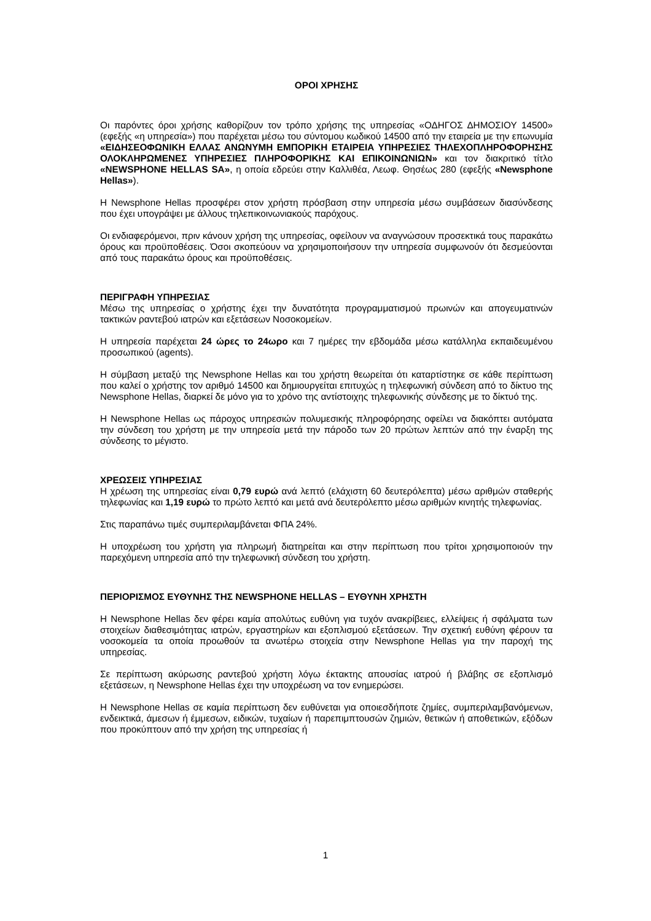ΟΡΟΙ ΧΡΗΣΗΣ
Οι παρόντες όροι χρήσης καθορίζουν τον τρόπο χρήσης της υπηρεσίας «ΟΔΗΓΟΣ ΔΗΜΟΣΙΟΥ 14500» (εφεξής «η υπηρεσία») που παρέχεται μέσω του σύντομου κωδικού 14500 από την εταιρεία με την επωνυμία «ΕΙΔΗΣΕΟΦΩΝΙΚΗ ΕΛΛΑΣ ΑΝΩΝΥΜΗ ΕΜΠΟΡΙΚΗ ΕΤΑΙΡΕΙΑ ΥΠΗΡΕΣΙΕΣ ΤΗΛΕΧΟΠΛΗΡΟΦΟΡΗΣΗΣ ΟΛΟΚΛΗΡΩΜΕΝΕΣ ΥΠΗΡΕΣΙΕΣ ΠΛΗΡΟΦΟΡΙΚΗΣ ΚΑΙ ΕΠΙΚΟΙΝΩΝΙΩΝ» και τον διακριτικό τίτλο «NEWSPHONE HELLAS SA», η οποία εδρεύει στην Καλλιθέα, Λεωφ. Θησέως 280 (εφεξής «Newsphone Hellas»).
Η Newsphone Hellas προσφέρει στον χρήστη πρόσβαση στην υπηρεσία μέσω συμβάσεων διασύνδεσης που έχει υπογράψει με άλλους τηλεπικοινωνιακούς παρόχους.
Οι ενδιαφερόμενοι, πριν κάνουν χρήση της υπηρεσίας, οφείλουν να αναγνώσουν προσεκτικά τους παρακάτω όρους και προϋποθέσεις. Όσοι σκοπεύουν να χρησιμοποιήσουν την υπηρεσία συμφωνούν ότι δεσμεύονται από τους παρακάτω όρους και προϋποθέσεις.
ΠΕΡΙΓΡΑΦΗ ΥΠΗΡΕΣΙΑΣ
Μέσω της υπηρεσίας ο χρήστης έχει την δυνατότητα προγραμματισμού πρωινών και απογευματινών τακτικών ραντεβού ιατρών και εξετάσεων Νοσοκομείων.
Η υπηρεσία παρέχεται 24 ώρες το 24ωρο και 7 ημέρες την εβδομάδα μέσω κατάλληλα εκπαιδευμένου προσωπικού (agents).
Η σύμβαση μεταξύ της Newsphone Hellas και του χρήστη θεωρείται ότι καταρτίστηκε σε κάθε περίπτωση που καλεί ο χρήστης τον αριθμό 14500 και δημιουργείται επιτυχώς η τηλεφωνική σύνδεση από το δίκτυο της Newsphone Hellas, διαρκεί δε μόνο για το χρόνο της αντίστοιχης τηλεφωνικής σύνδεσης με το δίκτυό της.
Η Newsphone Hellas ως πάροχος υπηρεσιών πολυμεσικής πληροφόρησης οφείλει να διακόπτει αυτόματα την σύνδεση του χρήστη με την υπηρεσία μετά την πάροδο των 20 πρώτων λεπτών από την έναρξη της σύνδεσης το μέγιστο.
ΧΡΕΩΣΕΙΣ ΥΠΗΡΕΣΙΑΣ
Η χρέωση της υπηρεσίας είναι 0,79 ευρώ ανά λεπτό (ελάχιστη 60 δευτερόλεπτα) μέσω αριθμών σταθερής τηλεφωνίας και 1,19 ευρώ το πρώτο λεπτό και μετά ανά δευτερόλεπτο μέσω αριθμών κινητής τηλεφωνίας.
Στις παραπάνω τιμές συμπεριλαμβάνεται ΦΠΑ 24%.
Η υποχρέωση του χρήστη για πληρωμή διατηρείται και στην περίπτωση που τρίτοι χρησιμοποιούν την παρεχόμενη υπηρεσία από την τηλεφωνική σύνδεση του χρήστη.
ΠΕΡΙΟΡΙΣΜΟΣ ΕΥΘΥΝΗΣ ΤΗΣ NEWSPHONE HELLAS – ΕΥΘΥΝΗ ΧΡΗΣΤΗ
Η Newsphone Hellas δεν φέρει καμία απολύτως ευθύνη για τυχόν ανακρίβειες, ελλείψεις ή σφάλματα των στοιχείων διαθεσιμότητας ιατρών, εργαστηρίων και εξοπλισμού εξετάσεων. Την σχετική ευθύνη φέρουν τα νοσοκομεία τα οποία προωθούν τα ανωτέρω στοιχεία στην Newsphone Hellas για την παροχή της υπηρεσίας.
Σε περίπτωση ακύρωσης ραντεβού χρήστη λόγω έκτακτης απουσίας ιατρού ή βλάβης σε εξοπλισμό εξετάσεων, η Newsphone Hellas έχει την υποχρέωση να τον ενημερώσει.
Η Newsphone Hellas σε καμία περίπτωση δεν ευθύνεται για οποιεσδήποτε ζημίες, συμπεριλαμβανόμενων, ενδεικτικά, άμεσων ή έμμεσων, ειδικών, τυχαίων ή παρεπιμπτουσών ζημιών, θετικών ή αποθετικών, εξόδων που προκύπτουν από την χρήση της υπηρεσίας ή
1